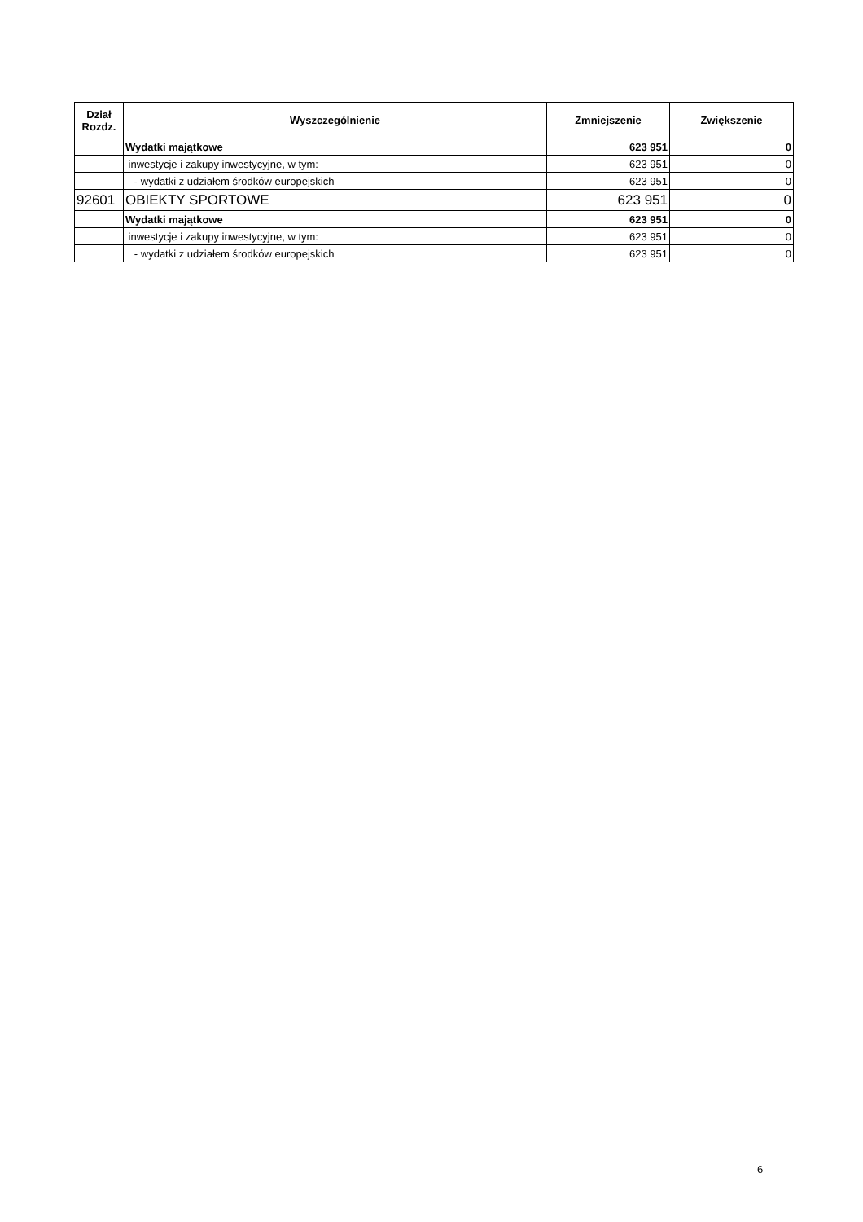| Dział Rozdz. | Wyszczególnienie | Zmniejszenie | Zwiększenie |
| --- | --- | --- | --- |
| | Wydatki majątkowe | 623 951 | 0 |
| | inwestycje i zakupy inwestycyjne, w tym: | 623 951 | 0 |
| | - wydatki z udziałem środków europejskich | 623 951 | 0 |
| 92601 | OBIEKTY SPORTOWE | 623 951 | 0 |
| | Wydatki majątkowe | 623 951 | 0 |
| | inwestycje i zakupy inwestycyjne, w tym: | 623 951 | 0 |
| | - wydatki z udziałem środków europejskich | 623 951 | 0 |
6